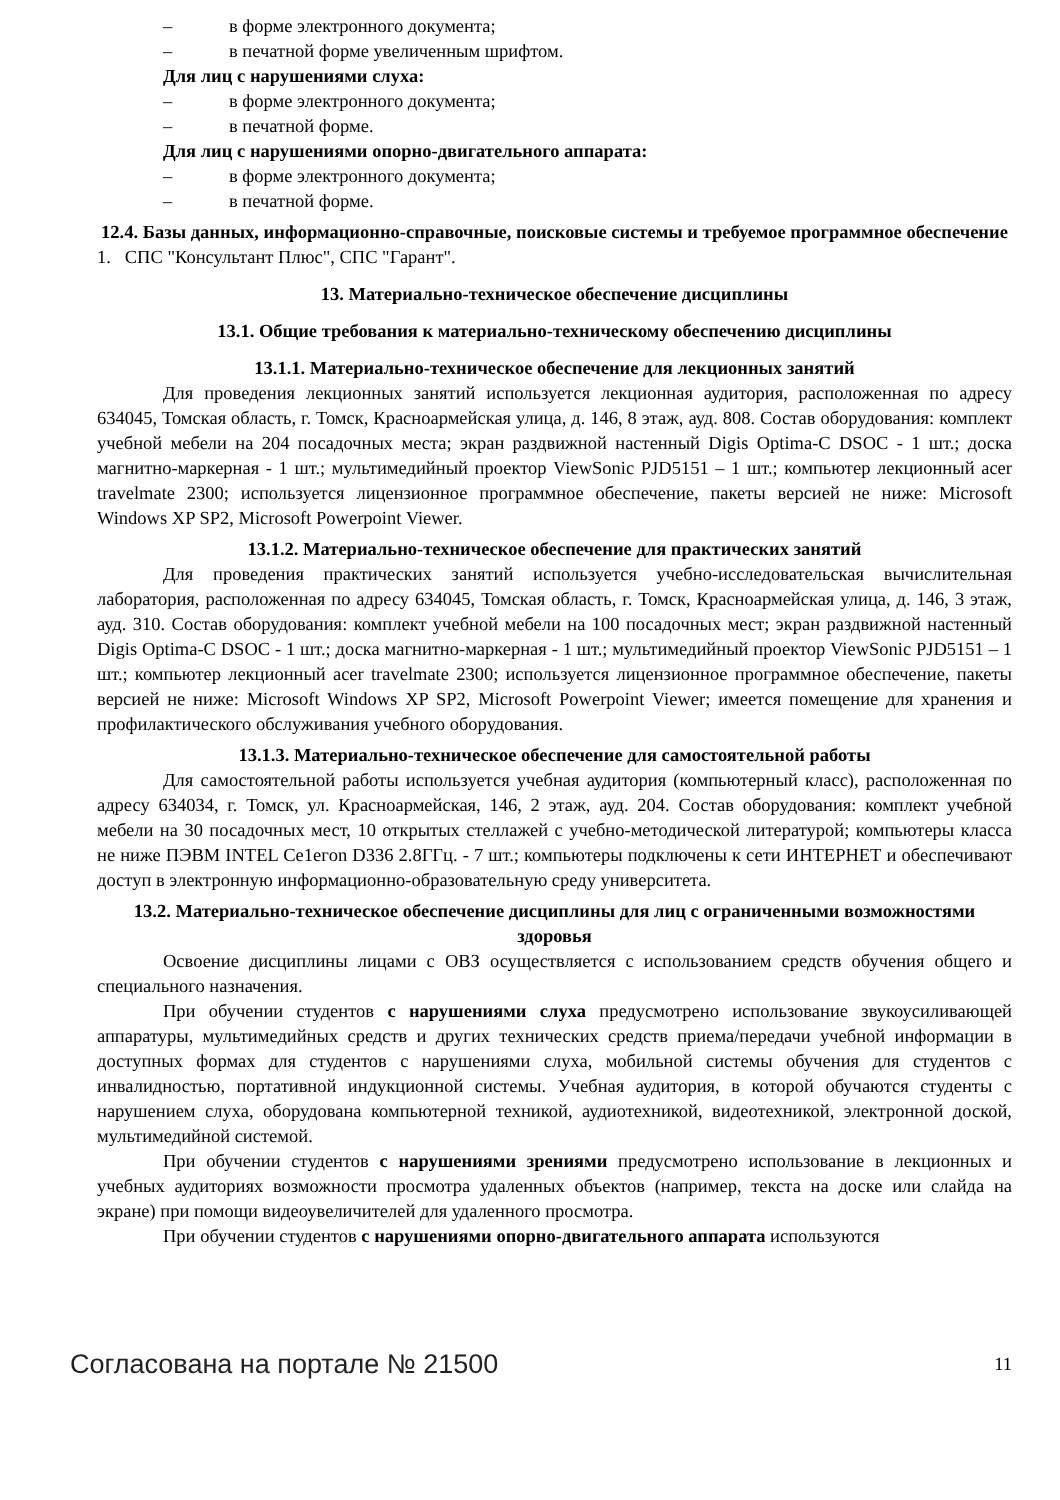– в форме электронного документа;
– в печатной форме увеличенным шрифтом.
Для лиц с нарушениями слуха:
– в форме электронного документа;
– в печатной форме.
Для лиц с нарушениями опорно-двигательного аппарата:
– в форме электронного документа;
– в печатной форме.
12.4. Базы данных, информационно-справочные, поисковые системы и требуемое программное обеспечение
1. СПС "Консультант Плюс", СПС "Гарант".
13. Материально-техническое обеспечение дисциплины
13.1. Общие требования к материально-техническому обеспечению дисциплины
13.1.1. Материально-техническое обеспечение для лекционных занятий
Для проведения лекционных занятий используется лекционная аудитория, расположенная по адресу 634045, Томская область, г. Томск, Красноармейская улица, д. 146, 8 этаж, ауд. 808. Состав оборудования: комплект учебной мебели на 204 посадочных места; экран раздвижной настенный Digis Optima-C DSOC - 1 шт.; доска магнитно-маркерная - 1 шт.; мультимедийный проектор ViewSonic PJD5151 – 1 шт.; компьютер лекционный acer travelmate 2300; используется лицензионное программное обеспечение, пакеты версией не ниже: Microsoft Windows XP SP2, Microsoft Powerpoint Viewer.
13.1.2. Материально-техническое обеспечение для практических занятий
Для проведения практических занятий используется учебно-исследовательская вычислительная лаборатория, расположенная по адресу 634045, Томская область, г. Томск, Красноармейская улица, д. 146, 3 этаж, ауд. 310. Состав оборудования: комплект учебной мебели на 100 посадочных мест; экран раздвижной настенный Digis Optima-C DSOC - 1 шт.; доска магнитно-маркерная - 1 шт.; мультимедийный проектор ViewSonic PJD5151 – 1 шт.; компьютер лекционный acer travelmate 2300; используется лицензионное программное обеспечение, пакеты версией не ниже: Microsoft Windows XP SP2, Microsoft Powerpoint Viewer; имеется помещение для хранения и профилактического обслуживания учебного оборудования.
13.1.3. Материально-техническое обеспечение для самостоятельной работы
Для самостоятельной работы используется учебная аудитория (компьютерный класс), расположенная по адресу 634034, г. Томск, ул. Красноармейская, 146, 2 этаж, ауд. 204. Состав оборудования: комплект учебной мебели на 30 посадочных мест, 10 открытых стеллажей с учебно-методической литературой; компьютеры класса не ниже ПЭВМ INTEL Ce1eгon D336 2.8ГГц. - 7 шт.; компьютеры подключены к сети ИНТЕРНЕТ и обеспечивают доступ в электронную информационно-образовательную среду университета.
13.2. Материально-техническое обеспечение дисциплины для лиц с ограниченными возможностями здоровья
Освоение дисциплины лицами с ОВЗ осуществляется с использованием средств обучения общего и специального назначения.
При обучении студентов с нарушениями слуха предусмотрено использование звукоусиливающей аппаратуры, мультимедийных средств и других технических средств приема/передачи учебной информации в доступных формах для студентов с нарушениями слуха, мобильной системы обучения для студентов с инвалидностью, портативной индукционной системы. Учебная аудитория, в которой обучаются студенты с нарушением слуха, оборудована компьютерной техникой, аудиотехникой, видеотехникой, электронной доской, мультимедийной системой.
При обучении студентов с нарушениями зрениями предусмотрено использование в лекционных и учебных аудиториях возможности просмотра удаленных объектов (например, текста на доске или слайда на экране) при помощи видеоувеличителей для удаленного просмотра.
При обучении студентов с нарушениями опорно-двигательного аппарата используются
Согласована на портале № 21500 11